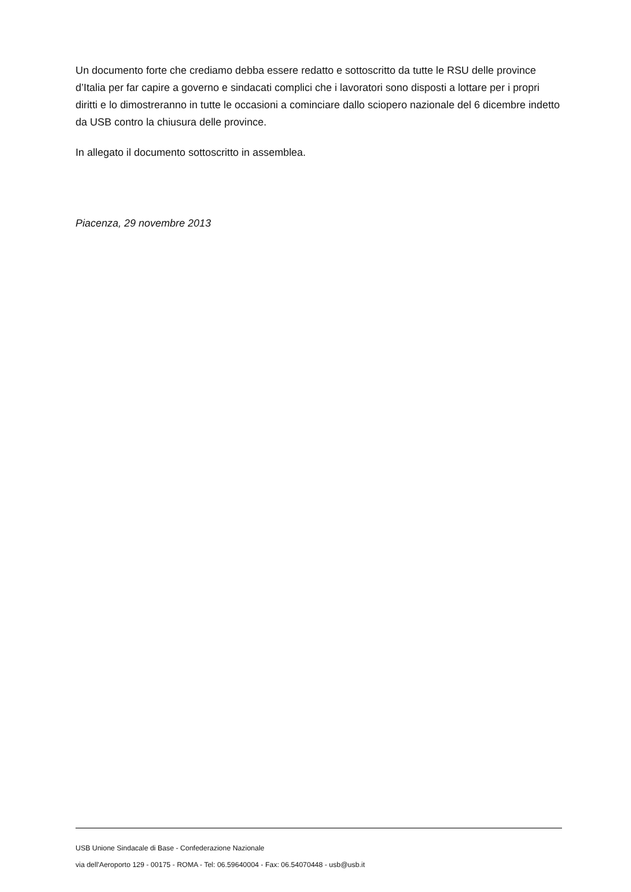Un documento forte che crediamo debba essere redatto e sottoscritto da tutte le RSU delle province d’Italia per far capire a governo e sindacati complici che i lavoratori sono disposti a lottare per i propri diritti e lo dimostreranno in tutte le occasioni a cominciare dallo sciopero nazionale del 6 dicembre indetto da USB contro la chiusura delle province.
In allegato il documento sottoscritto in assemblea.
Piacenza, 29 novembre 2013
USB Unione Sindacale di Base - Confederazione Nazionale
via dell'Aeroporto 129 - 00175 - ROMA - Tel: 06.59640004 - Fax: 06.54070448 - usb@usb.it